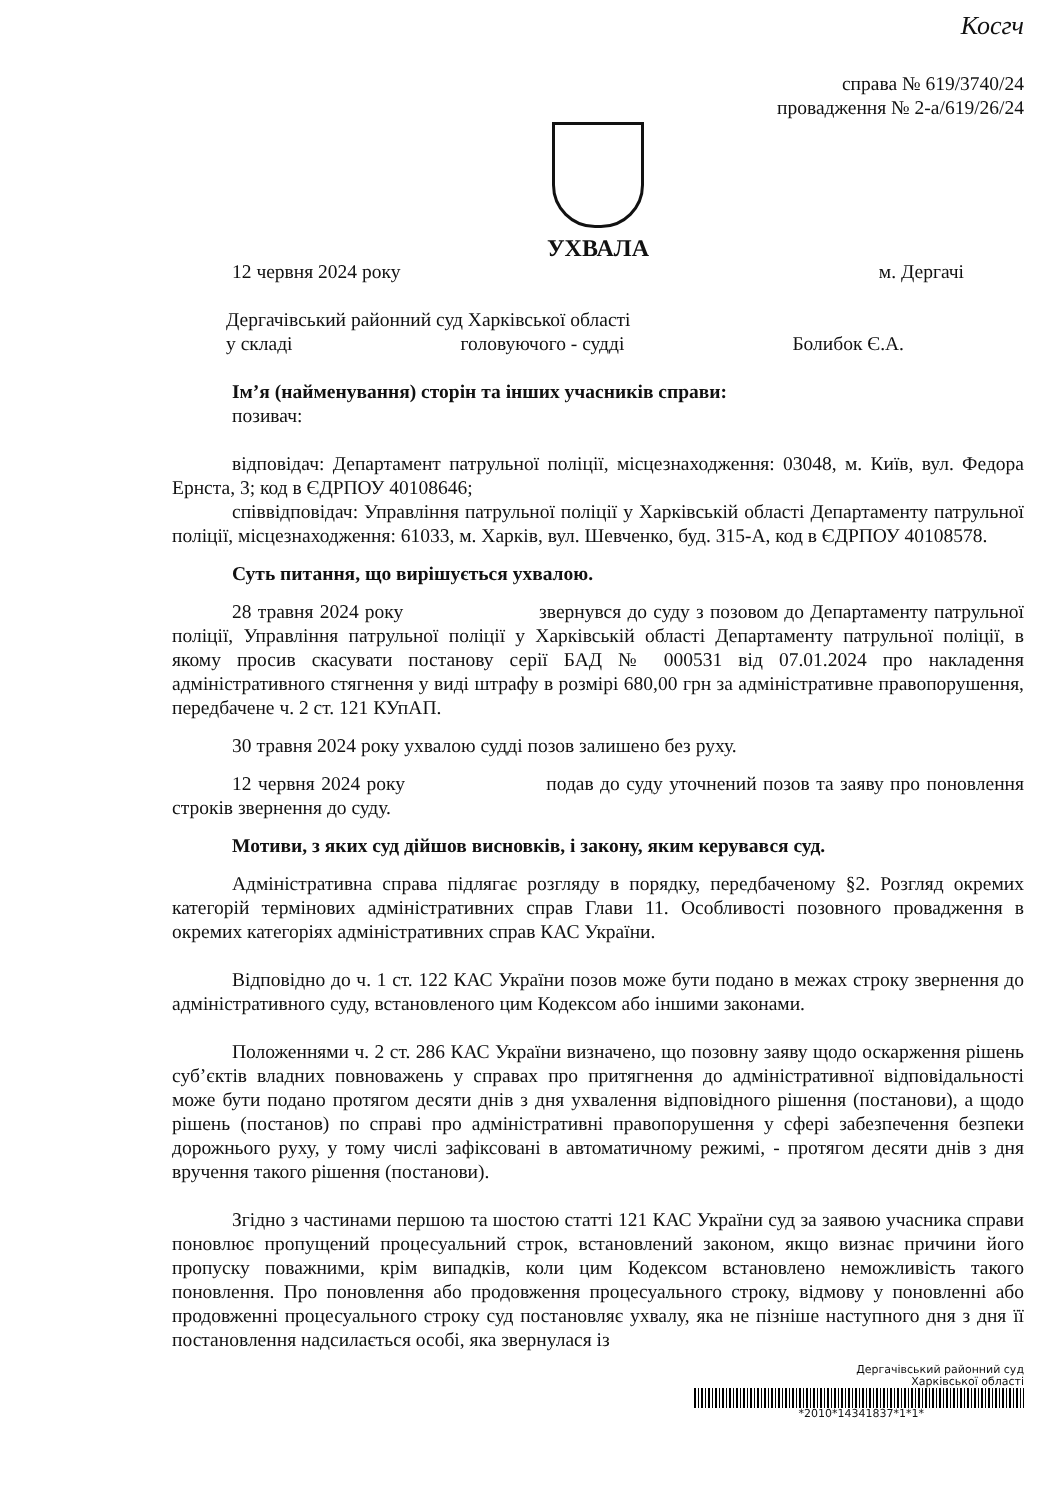Косгч
справа № 619/3740/24
провадження № 2-а/619/26/24
УХВАЛА
12 червня 2024 року м. Дергачі
Дергачівський районний суд Харківської області
у складі головуючого - судді Болибок Є.А.
Ім’я (найменування) сторін та інших учасників справи:
позивач:
відповідач: Департамент патрульної поліції, місцезнаходження: 03048, м. Київ, вул. Федора Ернста, 3; код в ЄДРПОУ 40108646;
співвідповідач: Управління патрульної поліції у Харківській області Департаменту патрульної поліції, місцезнаходження: 61033, м. Харків, вул. Шевченко, буд. 315-А, код в ЄДРПОУ 40108578.
Суть питання, що вирішується ухвалою.
28 травня 2024 року звернувся до суду з позовом до Департаменту патрульної поліції, Управління патрульної поліції у Харківській області Департаменту патрульної поліції, в якому просив скасувати постанову серії БАД № 000531 від 07.01.2024 про накладення адміністративного стягнення у виді штрафу в розмірі 680,00 грн за адміністративне правопорушення, передбачене ч. 2 ст. 121 КУпАП.
30 травня 2024 року ухвалою судді позов залишено без руху.
12 червня 2024 року подав до суду уточнений позов та заяву про поновлення строків звернення до суду.
Мотиви, з яких суд дійшов висновків, і закону, яким керувався суд.
Адміністративна справа підлягає розгляду в порядку, передбаченому §2. Розгляд окремих категорій термінових адміністративних справ Глави 11. Особливості позовного провадження в окремих категоріях адміністративних справ КАС України.
Відповідно до ч. 1 ст. 122 КАС України позов може бути подано в межах строку звернення до адміністративного суду, встановленого цим Кодексом або іншими законами.
Положеннями ч. 2 ст. 286 КАС України визначено, що позовну заяву щодо оскарження рішень суб’єктів владних повноважень у справах про притягнення до адміністративної відповідальності може бути подано протягом десяти днів з дня ухвалення відповідного рішення (постанови), а щодо рішень (постанов) по справі про адміністративні правопорушення у сфері забезпечення безпеки дорожнього руху, у тому числі зафіксовані в автоматичному режимі, - протягом десяти днів з дня вручення такого рішення (постанови).
Згідно з частинами першою та шостою статті 121 КАС України суд за заявою учасника справи поновлює пропущений процесуальний строк, встановлений законом, якщо визнає причини його пропуску поважними, крім випадків, коли цим Кодексом встановлено неможливість такого поновлення. Про поновлення або продовження процесуального строку, відмову у поновленні або продовженні процесуального строку суд постановляє ухвалу, яка не пізніше наступного дня з дня її постановлення надсилається особі, яка звернулася із
Дергачівський районний суд
Харківської області
*2010*14341837*1*1*